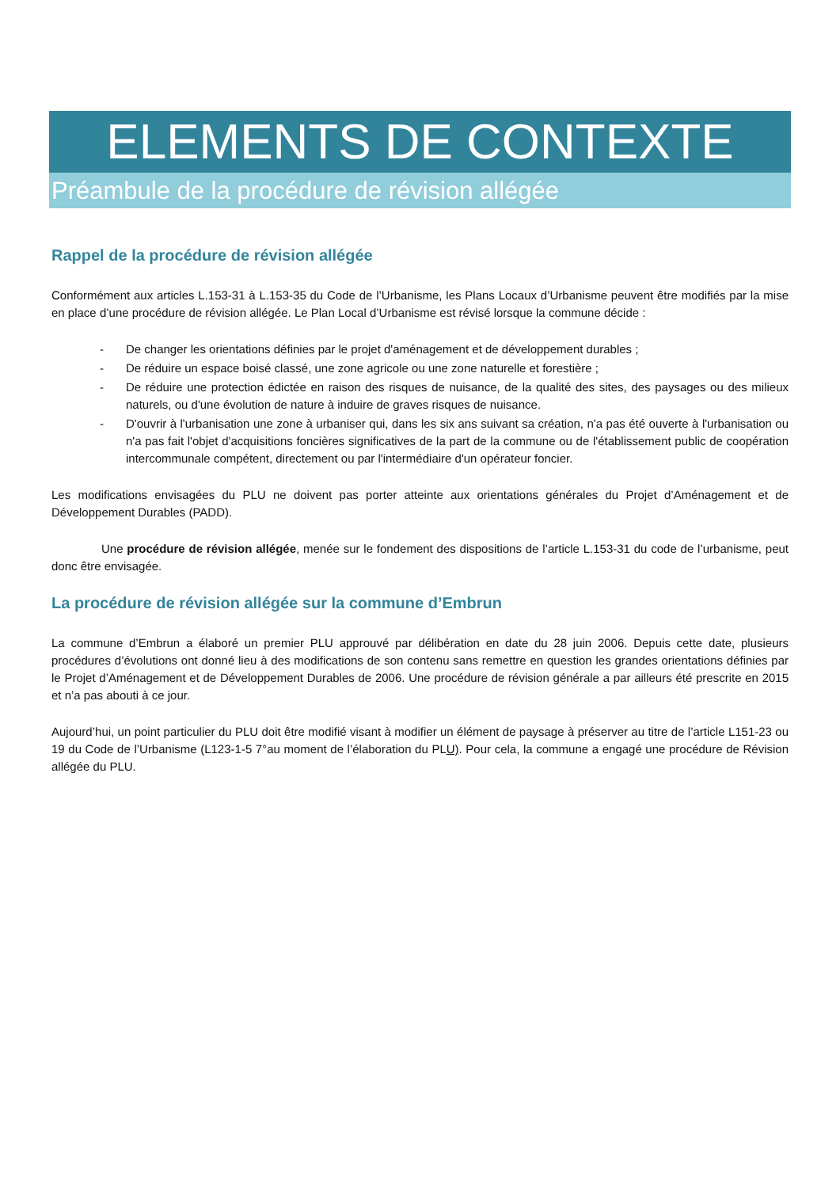ELEMENTS DE CONTEXTE
Préambule de la procédure de révision allégée
Rappel de la procédure de révision allégée
Conformément aux articles L.153-31 à L.153-35 du Code de l’Urbanisme, les Plans Locaux d’Urbanisme peuvent être modifiés par la mise en place d’une procédure de révision allégée. Le Plan Local d’Urbanisme est révisé lorsque la commune décide :
- De changer les orientations définies par le projet d'aménagement et de développement durables ;
- De réduire un espace boisé classé, une zone agricole ou une zone naturelle et forestière ;
- De réduire une protection édictée en raison des risques de nuisance, de la qualité des sites, des paysages ou des milieux naturels, ou d'une évolution de nature à induire de graves risques de nuisance.
- D'ouvrir à l'urbanisation une zone à urbaniser qui, dans les six ans suivant sa création, n'a pas été ouverte à l'urbanisation ou n'a pas fait l'objet d'acquisitions foncières significatives de la part de la commune ou de l'établissement public de coopération intercommunale compétent, directement ou par l'intermédiaire d'un opérateur foncier.
Les modifications envisagées du PLU ne doivent pas porter atteinte aux orientations générales du Projet d’Aménagement et de Développement Durables (PADD).
Une procédure de révision allégée, menée sur le fondement des dispositions de l’article L.153-31 du code de l’urbanisme, peut donc être envisagée.
La procédure de révision allégée sur la commune d’Embrun
La commune d’Embrun a élaboré un premier PLU approuvé par délibération en date du 28 juin 2006. Depuis cette date, plusieurs procédures d’évolutions ont donné lieu à des modifications de son contenu sans remettre en question les grandes orientations définies par le Projet d’Aménagement et de Développement Durables de 2006. Une procédure de révision générale a par ailleurs été prescrite en 2015 et n’a pas abouti à ce jour.
Aujourd’hui, un point particulier du PLU doit être modifié visant à modifier un élément de paysage à préserver au titre de l’article L151-23 ou 19 du Code de l’Urbanisme (L123-1-5 7°au moment de l’élaboration du PLU). Pour cela, la commune a engagé une procédure de Révision allégée du PLU.